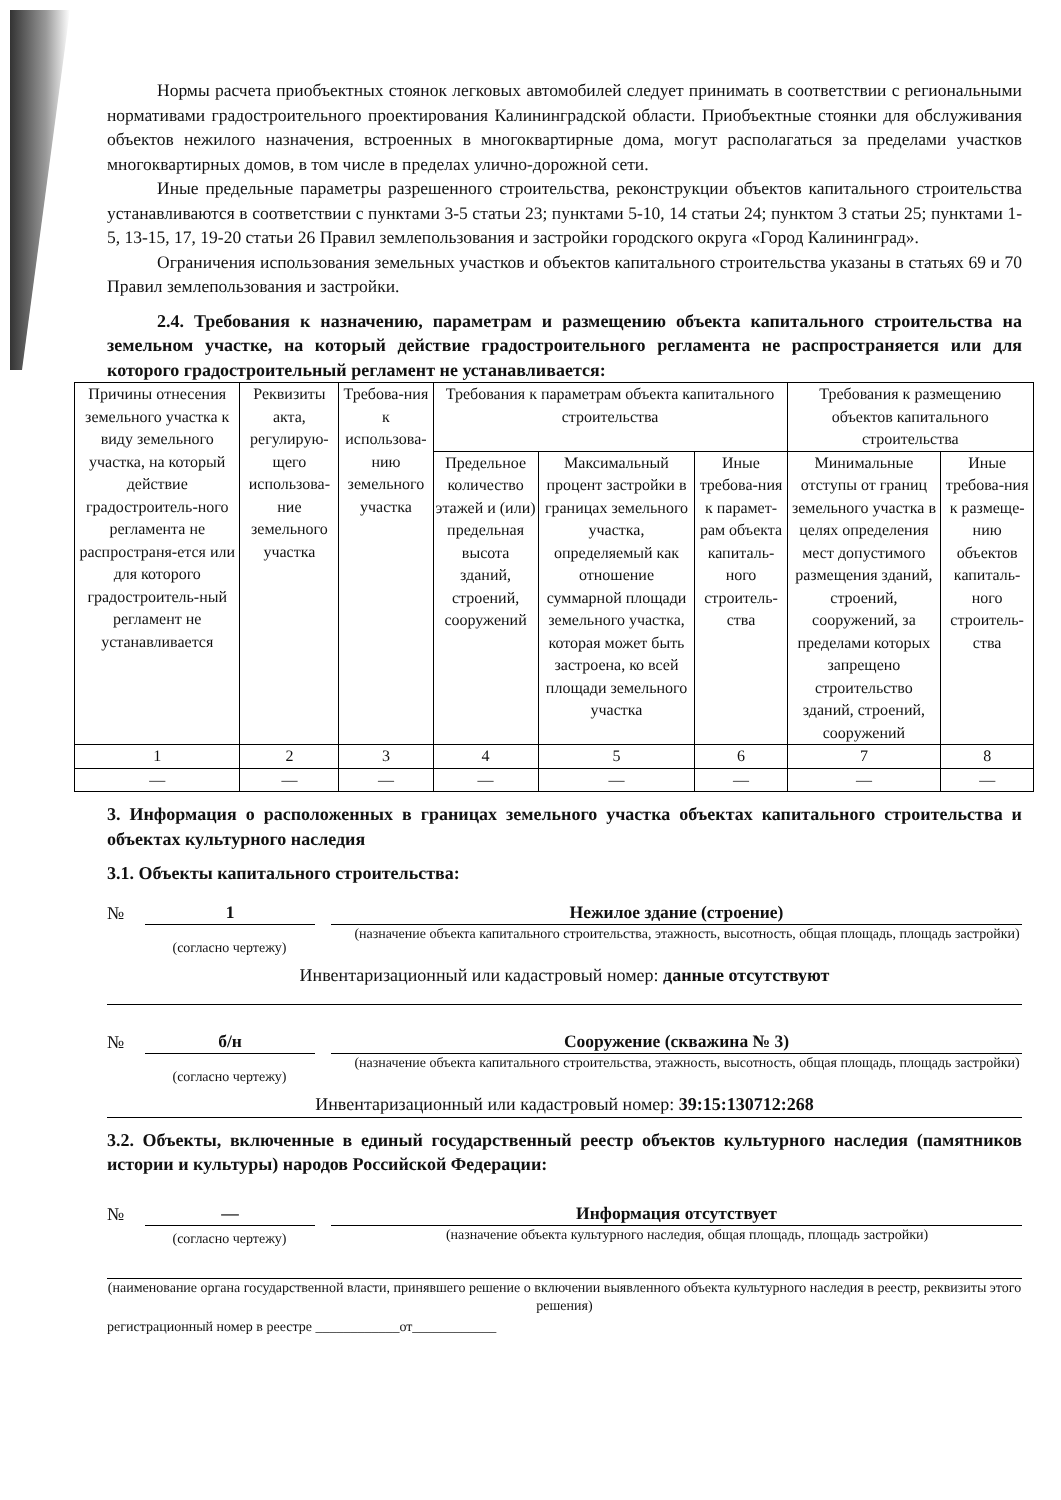Нормы расчета приобъектных стоянок легковых автомобилей следует принимать в соответствии с региональными нормативами градостроительного проектирования Калининградской области. Приобъектные стоянки для обслуживания объектов нежилого назначения, встроенных в многоквартирные дома, могут располагаться за пределами участков многоквартирных домов, в том числе в пределах улично-дорожной сети.
Иные предельные параметры разрешенного строительства, реконструкции объектов капитального строительства устанавливаются в соответствии с пунктами 3-5 статьи 23; пунктами 5-10, 14 статьи 24; пунктом 3 статьи 25; пунктами 1-5, 13-15, 17, 19-20 статьи 26 Правил землепользования и застройки городского округа «Город Калининград».
Ограничения использования земельных участков и объектов капитального строительства указаны в статьях 69 и 70 Правил землепользования и застройки.
2.4. Требования к назначению, параметрам и размещению объекта капитального строительства на земельном участке, на который действие градостроительного регламента не распространяется или для которого градостроительный регламент не устанавливается:
| Причины отнесения земельного участка к виду земельного участка, на который действие градостроитель-ного регламента не распространя-ется или для которого градостроитель-ный регламент не устанавливается | Реквизиты акта, регулирую-щего использова-ние земельного участка | Требова-ния к использова-нию земельного участка | Требования к параметрам объекта капитального строительства | | | Требования к размещению объектов капитального строительства | |
| | | | Предельное количество этажей и (или) предельная высота зданий, строений, сооружений | Максимальный процент застройки в границах земельного участка, определяемый как отношение суммарной площади земельного участка, которая может быть застроена, ко всей площади земельного участка | Иные требова-ния к парамет-рам объекта капиталь-ного строитель-ства | Минимальные отступы от границ земельного участка в целях определения мест допустимого размещения зданий, строений, сооружений, за пределами которых запрещено строительство зданий, строений, сооружений | Иные требова-ния к размеще-нию объектов капиталь-ного строитель-ства |
| 1 | 2 | 3 | 4 | 5 | 6 | 7 | 8 |
| — | — | — | — | — | — | — | — |
3. Информация о расположенных в границах земельного участка объектах капитального строительства и объектах культурного наследия
3.1. Объекты капитального строительства:
№ 1 Нежилое здание (строение)
(согласно чертежу)
(назначение объекта капитального строительства, этажность, высотность, общая площадь, площадь застройки)
Инвентаризационный или кадастровый номер: данные отсутствуют
№ б/н Сооружение (скважина № 3)
(согласно чертежу)
(назначение объекта капитального строительства, этажность, высотность, общая площадь, площадь застройки)
Инвентаризационный или кадастровый номер: 39:15:130712:268
3.2. Объекты, включенные в единый государственный реестр объектов культурного наследия (памятников истории и культуры) народов Российской Федерации:
№ — Информация отсутствует
(согласно чертежу)
(назначение объекта культурного наследия, общая площадь, площадь застройки)
(наименование органа государственной власти, принявшего решение о включении выявленного объекта культурного наследия в реестр, реквизиты этого решения)
регистрационный номер в реестре ____________от____________